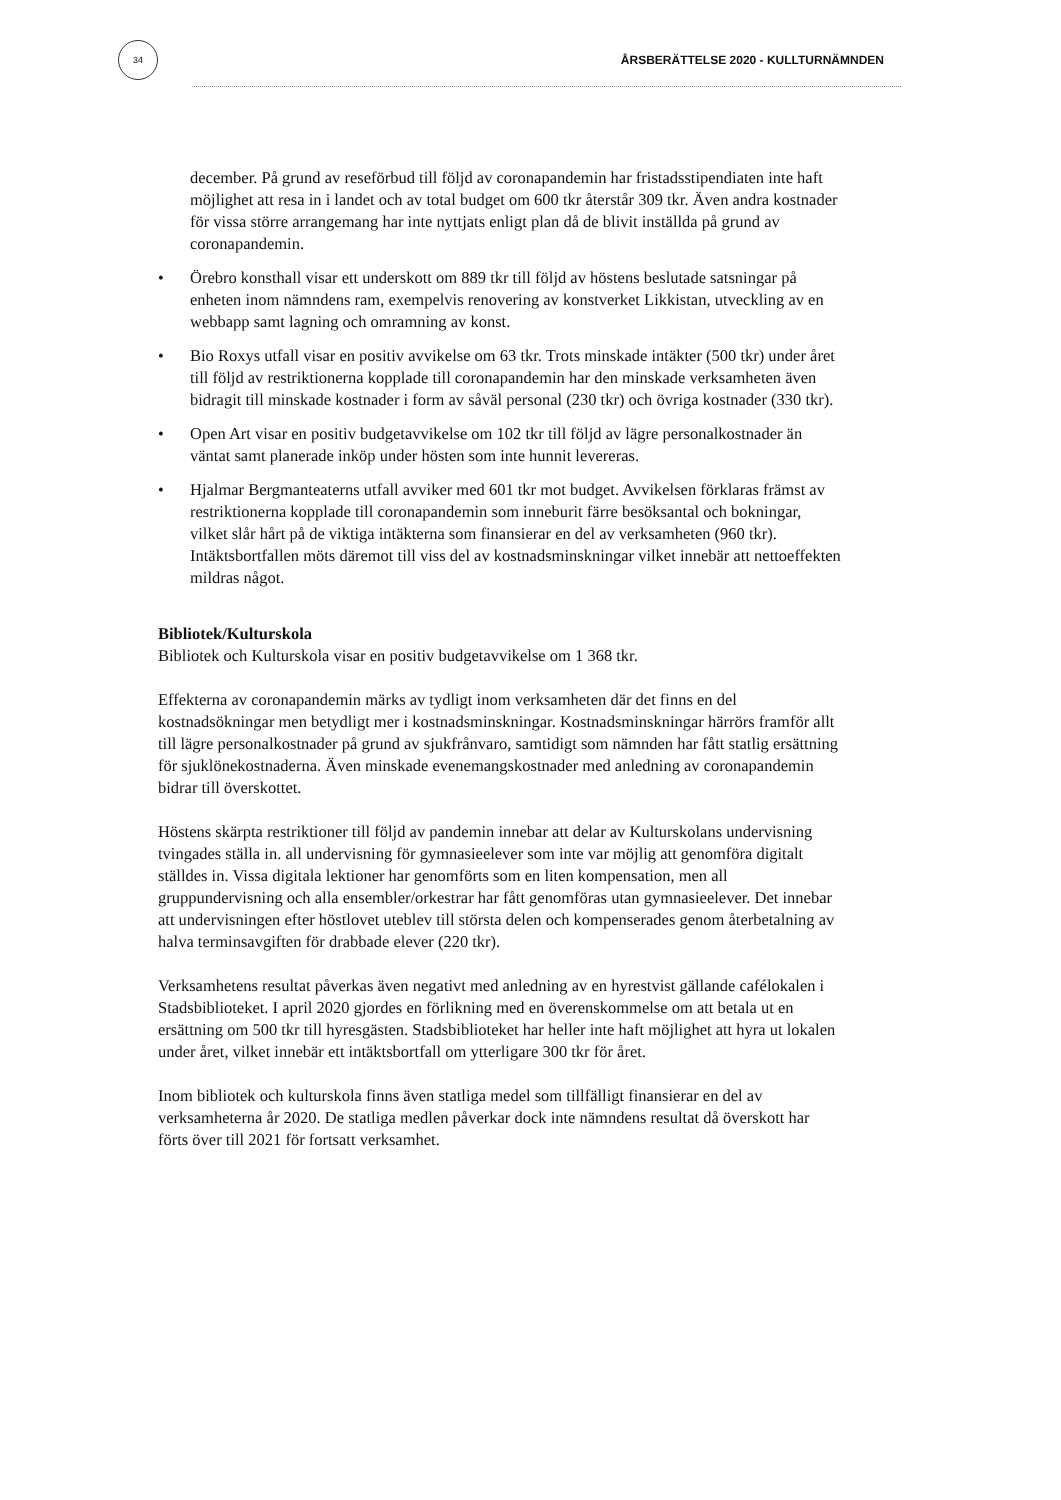34
ÅRSBERÄTTELSE 2020 - KULLTURNÄMNDEN
december. På grund av reseförbud till följd av coronapandemin har fristadsstipendiaten inte haft möjlighet att resa in i landet och av total budget om 600 tkr återstår 309 tkr. Även andra kostnader för vissa större arrangemang har inte nyttjats enligt plan då de blivit inställda på grund av coronapandemin.
• Örebro konsthall visar ett underskott om 889 tkr till följd av höstens beslutade satsningar på enheten inom nämndens ram, exempelvis renovering av konstverket Likkistan, utveckling av en webbapp samt lagning och omramning av konst.
• Bio Roxys utfall visar en positiv avvikelse om 63 tkr. Trots minskade intäkter (500 tkr) under året till följd av restriktionerna kopplade till coronapandemin har den minskade verksamheten även bidragit till minskade kostnader i form av såväl personal (230 tkr) och övriga kostnader (330 tkr).
• Open Art visar en positiv budgetavvikelse om 102 tkr till följd av lägre personalkostnader än väntat samt planerade inköp under hösten som inte hunnit levereras.
• Hjalmar Bergmanteaterns utfall avviker med 601 tkr mot budget. Avvikelsen förklaras främst av restriktionerna kopplade till coronapandemin som inneburit färre besöksantal och bokningar, vilket slår hårt på de viktiga intäkterna som finansierar en del av verksamheten (960 tkr). Intäktsbortfallen möts däremot till viss del av kostnadsminskningar vilket innebär att nettoeffekten mildras något.
Bibliotek/Kulturskola
Bibliotek och Kulturskola visar en positiv budgetavvikelse om 1 368 tkr.
Effekterna av coronapandemin märks av tydligt inom verksamheten där det finns en del kostnadsökningar men betydligt mer i kostnadsminskningar. Kostnadsminskningar härrörs framför allt till lägre personalkostnader på grund av sjukfrånvaro, samtidigt som nämnden har fått statlig ersättning för sjuklönekostnaderna. Även minskade evenemangskostnader med anledning av coronapandemin bidrar till överskottet.
Höstens skärpta restriktioner till följd av pandemin innebar att delar av Kulturskolans undervisning tvingades ställa in. all undervisning för gymnasieelever som inte var möjlig att genomföra digitalt ställdes in. Vissa digitala lektioner har genomförts som en liten kompensation, men all gruppundervisning och alla ensembler/orkestrar har fått genomföras utan gymnasieelever. Det innebar att undervisningen efter höstlovet uteblev till största delen och kompenserades genom återbetalning av halva terminsavgiften för drabbade elever (220 tkr).
Verksamhetens resultat påverkas även negativt med anledning av en hyrestvist gällande cafélokalen i Stadsbiblioteket. I april 2020 gjordes en förlikning med en överenskommelse om att betala ut en ersättning om 500 tkr till hyresgästen. Stadsbiblioteket har heller inte haft möjlighet att hyra ut lokalen under året, vilket innebär ett intäktsbortfall om ytterligare 300 tkr för året.
Inom bibliotek och kulturskola finns även statliga medel som tillfälligt finansierar en del av verksamheterna år 2020. De statliga medlen påverkar dock inte nämndens resultat då överskott har förts över till 2021 för fortsatt verksamhet.